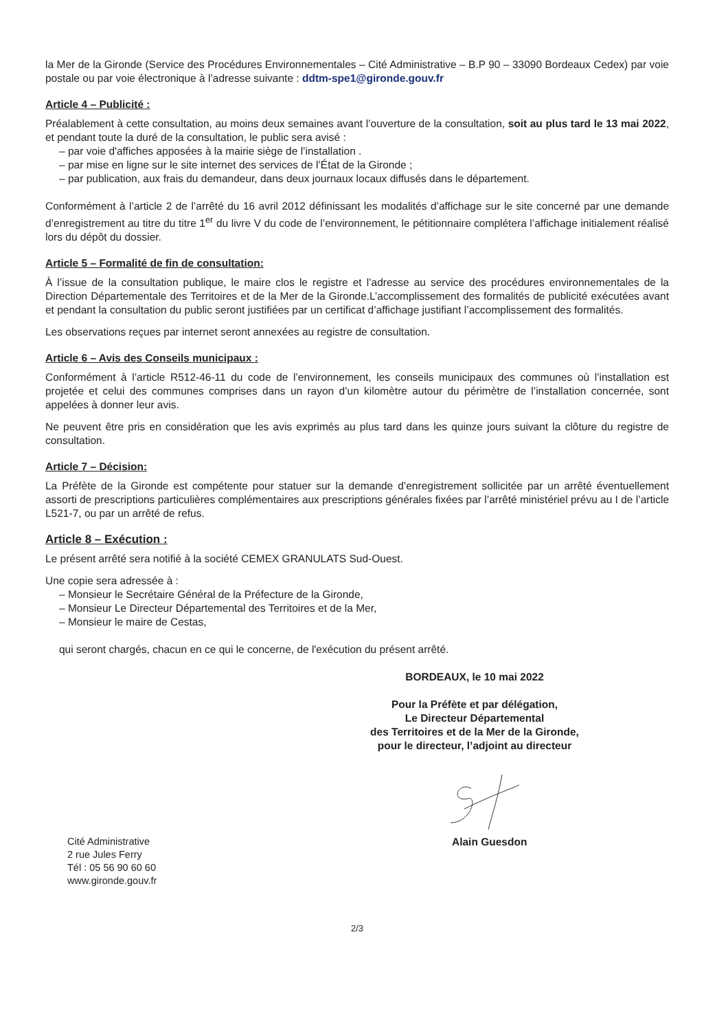la Mer de la Gironde (Service des Procédures Environnementales – Cité Administrative – B.P 90 – 33090 Bordeaux Cedex) par voie postale ou par voie électronique à l’adresse suivante : ddtm-spe1@gironde.gouv.fr
Article 4 – Publicité :
Préalablement à cette consultation, au moins deux semaines avant l’ouverture de la consultation, soit au plus tard le 13 mai 2022, et pendant toute la duré de la consultation, le public sera avisé :
– par voie d'affiches apposées à la mairie siège de l’installation .
– par mise en ligne sur le site internet des services de l’État de la Gironde ;
– par publication, aux frais du demandeur, dans deux journaux locaux diffusés dans le département.
Conformément à l’article 2 de l’arrêté du 16 avril 2012 définissant les modalités d’affichage sur le site concerné par une demande d’enregistrement au titre du titre 1<sup>er</sup> du livre V du code de l’environnement, le pétitionnaire complétera l’affichage initialement réalisé lors du dépôt du dossier.
Article 5 – Formalité de fin de consultation:
À l’issue de la consultation publique, le maire clos le registre et l’adresse au service des procédures environnementales de la Direction Départementale des Territoires et de la Mer de la Gironde.L’accomplissement des formalités de publicité exécutées avant et pendant la consultation du public seront justifiées par un certificat d’affichage justifiant l’accomplissement des formalités.
Les observations reçues par internet seront annexées au registre de consultation.
Article 6 – Avis des Conseils municipaux :
Conformément à l’article R512-46-11 du code de l’environnement, les conseils municipaux des communes où l’installation est projetée et celui des communes comprises dans un rayon d’un kilomètre autour du périmètre de l’installation concernée, sont appelées à donner leur avis.
Ne peuvent être pris en considération que les avis exprimés au plus tard dans les quinze jours suivant la clôture du registre de consultation.
Article 7 – Décision:
La Préfète de la Gironde est compétente pour statuer sur la demande d’enregistrement sollicitée par un arrêté éventuellement assorti de prescriptions particulières complémentaires aux prescriptions générales fixées par l’arrêté ministériel prévu au I de l’article L521-7, ou par un arrêté de refus.
Article 8 – Exécution :
Le présent arrêté sera notifié à la société CEMEX GRANULATS Sud-Ouest.
Une copie sera adressée à :
– Monsieur le Secrétaire Général de la Préfecture de la Gironde,
– Monsieur Le Directeur Départemental des Territoires et de la Mer,
– Monsieur le maire de Cestas,
qui seront chargés, chacun en ce qui le concerne, de l'exécution du présent arrêté.
BORDEAUX, le 10 mai 2022
Pour la Préfète et par délégation,
Le Directeur Départemental
des Territoires et de la Mer de la Gironde,
pour le directeur, l’adjoint au directeur
Cité Administrative
2 rue Jules Ferry
Tél : 05 56 90 60 60
www.gironde.gouv.fr
Alain Guesdon
2/3